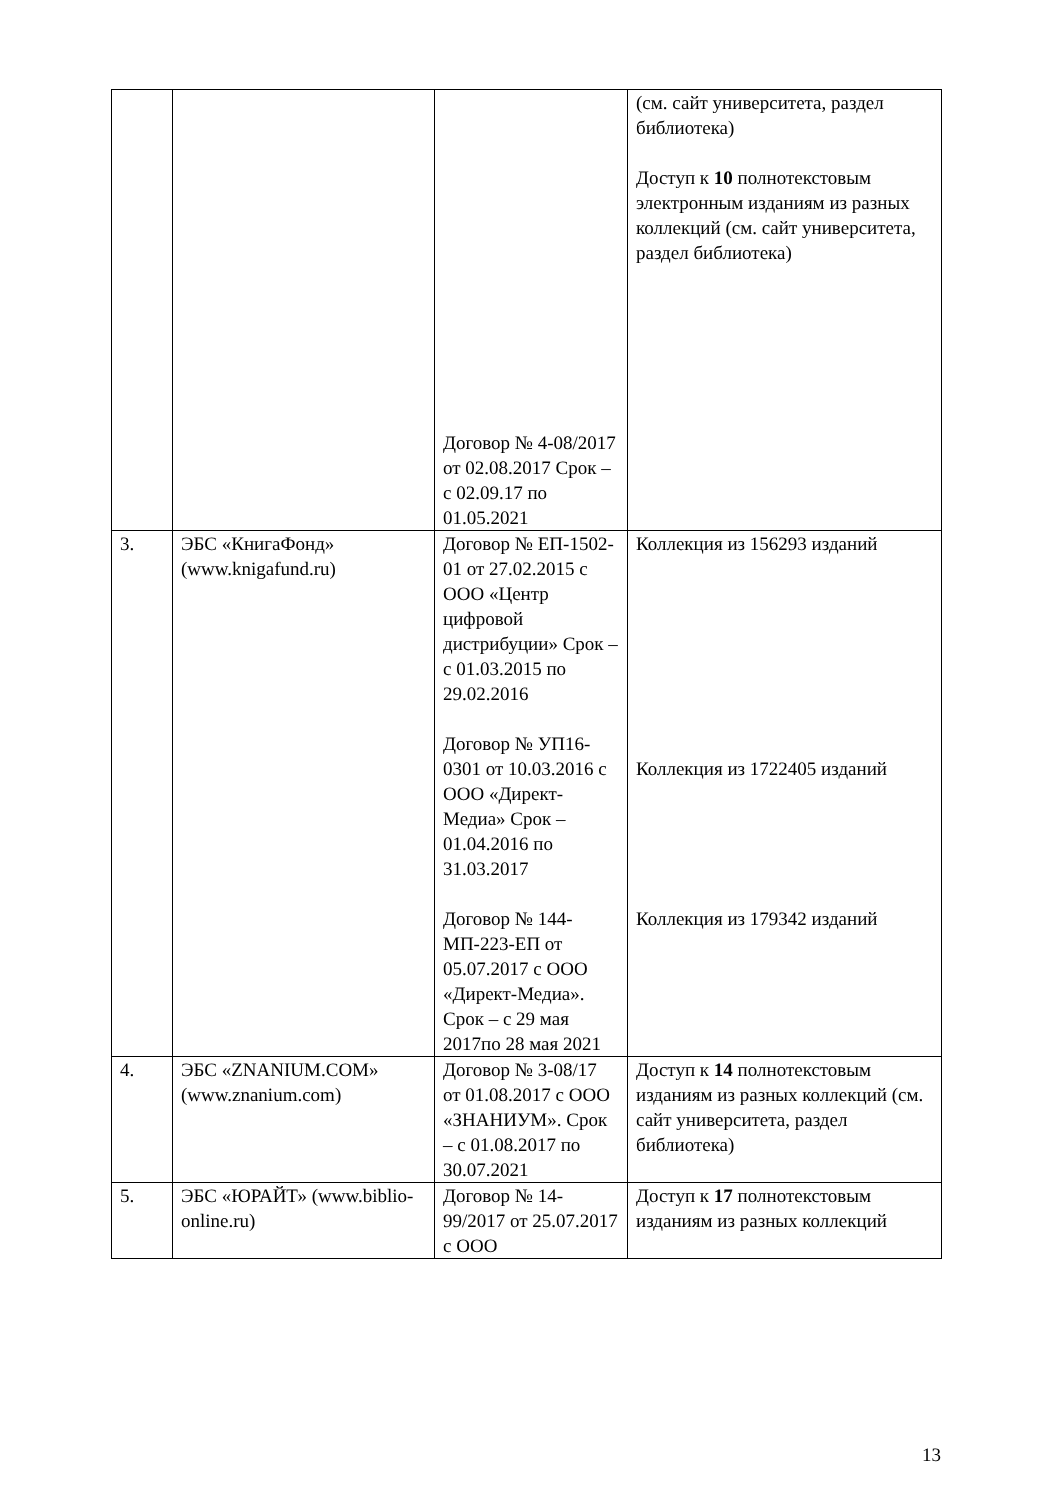| | | Договор № 4-08/2017 от 02.08.2017 Срок – с 02.09.17 по 01.05.2021 | (см. сайт университета, раздел библиотека) Доступ к 10 полнотекстовым электронным изданиям из разных коллекций (см. сайт университета, раздел библиотека) |
| 3. | ЭБС «КнигаФонд» (www.knigafund.ru) | Договор № ЕП-1502-01 от 27.02.2015 с ООО «Центр цифровой дистрибуции» Срок – с 01.03.2015 по 29.02.2016 Договор № УП16-0301 от 10.03.2016 с ООО «Директ-Медиа» Срок – 01.04.2016 по 31.03.2017 Договор № 144-МП-223-ЕП от 05.07.2017 с ООО «Директ-Медиа». Срок – с 29 мая 2017по 28 мая 2021 | Коллекция из 156293 изданий Коллекция из 1722405 изданий Коллекция из 179342 изданий |
| 4. | ЭБС «ZNANIUM.COM» (www.znanium.com) | Договор № 3-08/17 от 01.08.2017 с ООО «ЗНАНИУМ». Срок – с 01.08.2017 по 30.07.2021 | Доступ к 14 полнотекстовым изданиям из разных коллекций (см. сайт университета, раздел библиотека) |
| 5. | ЭБС «ЮРАЙТ» (www.biblio-online.ru) | Договор № 14-99/2017 от 25.07.2017 с ООО | Доступ к 17 полнотекстовым изданиям из разных коллекций |
13